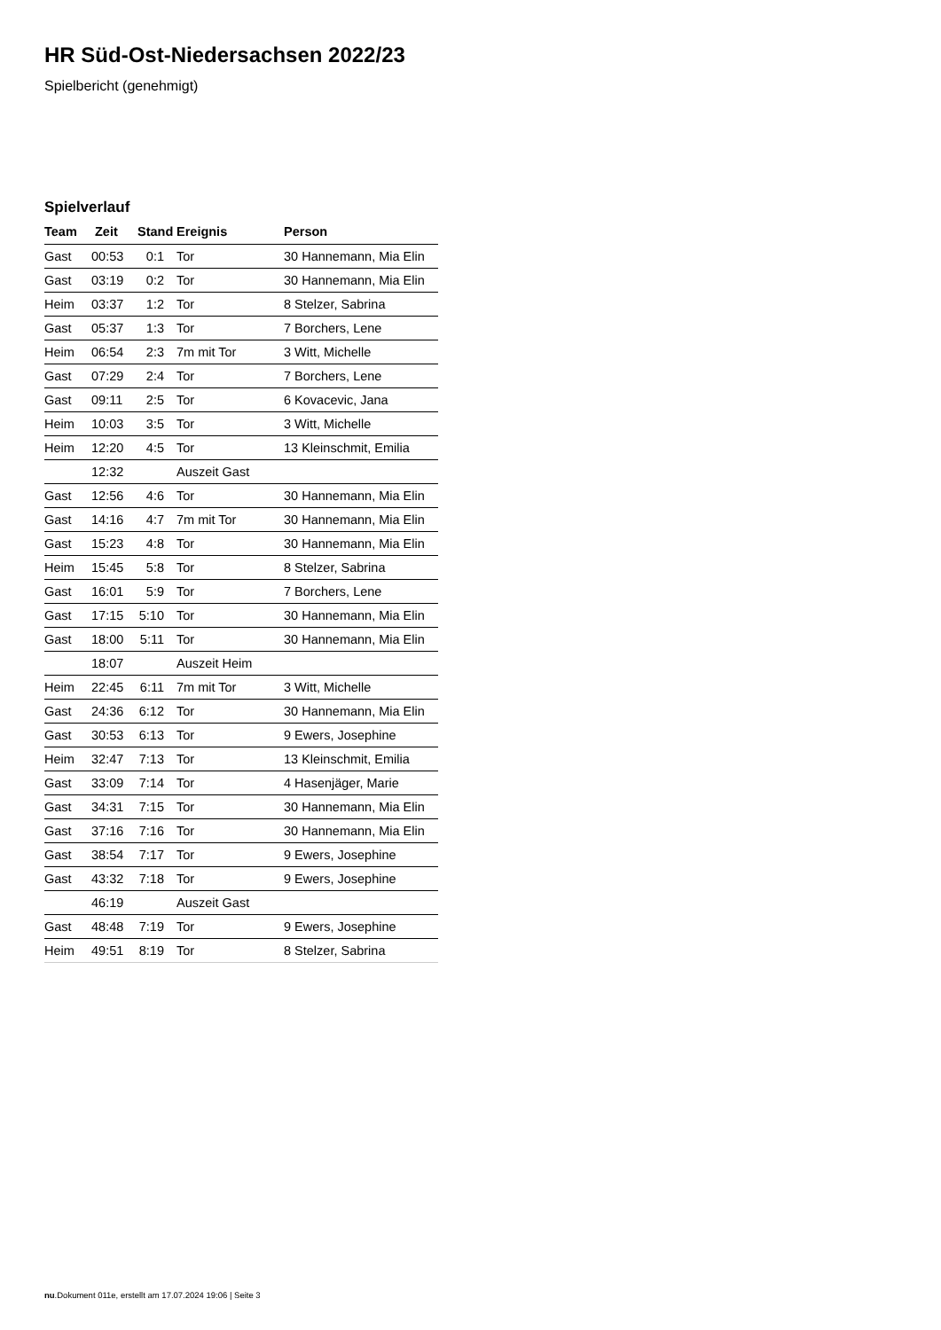HR Süd-Ost-Niedersachsen 2022/23
Spielbericht (genehmigt)
Spielverlauf
| Team | Zeit | Stand | Ereignis | Person |
| --- | --- | --- | --- | --- |
| Gast | 00:53 | 0:1 | Tor | 30 Hannemann, Mia Elin |
| Gast | 03:19 | 0:2 | Tor | 30 Hannemann, Mia Elin |
| Heim | 03:37 | 1:2 | Tor | 8 Stelzer, Sabrina |
| Gast | 05:37 | 1:3 | Tor | 7 Borchers, Lene |
| Heim | 06:54 | 2:3 | 7m mit Tor | 3 Witt, Michelle |
| Gast | 07:29 | 2:4 | Tor | 7 Borchers, Lene |
| Gast | 09:11 | 2:5 | Tor | 6 Kovacevic, Jana |
| Heim | 10:03 | 3:5 | Tor | 3 Witt, Michelle |
| Heim | 12:20 | 4:5 | Tor | 13 Kleinschmit, Emilia |
| | 12:32 | | Auszeit Gast | |
| Gast | 12:56 | 4:6 | Tor | 30 Hannemann, Mia Elin |
| Gast | 14:16 | 4:7 | 7m mit Tor | 30 Hannemann, Mia Elin |
| Gast | 15:23 | 4:8 | Tor | 30 Hannemann, Mia Elin |
| Heim | 15:45 | 5:8 | Tor | 8 Stelzer, Sabrina |
| Gast | 16:01 | 5:9 | Tor | 7 Borchers, Lene |
| Gast | 17:15 | 5:10 | Tor | 30 Hannemann, Mia Elin |
| Gast | 18:00 | 5:11 | Tor | 30 Hannemann, Mia Elin |
| | 18:07 | | Auszeit Heim | |
| Heim | 22:45 | 6:11 | 7m mit Tor | 3 Witt, Michelle |
| Gast | 24:36 | 6:12 | Tor | 30 Hannemann, Mia Elin |
| Gast | 30:53 | 6:13 | Tor | 9 Ewers, Josephine |
| Heim | 32:47 | 7:13 | Tor | 13 Kleinschmit, Emilia |
| Gast | 33:09 | 7:14 | Tor | 4 Hasenjäger, Marie |
| Gast | 34:31 | 7:15 | Tor | 30 Hannemann, Mia Elin |
| Gast | 37:16 | 7:16 | Tor | 30 Hannemann, Mia Elin |
| Gast | 38:54 | 7:17 | Tor | 9 Ewers, Josephine |
| Gast | 43:32 | 7:18 | Tor | 9 Ewers, Josephine |
| | 46:19 | | Auszeit Gast | |
| Gast | 48:48 | 7:19 | Tor | 9 Ewers, Josephine |
| Heim | 49:51 | 8:19 | Tor | 8 Stelzer, Sabrina |
nu.Dokument 011e, erstellt am 17.07.2024 19:06 | Seite 3